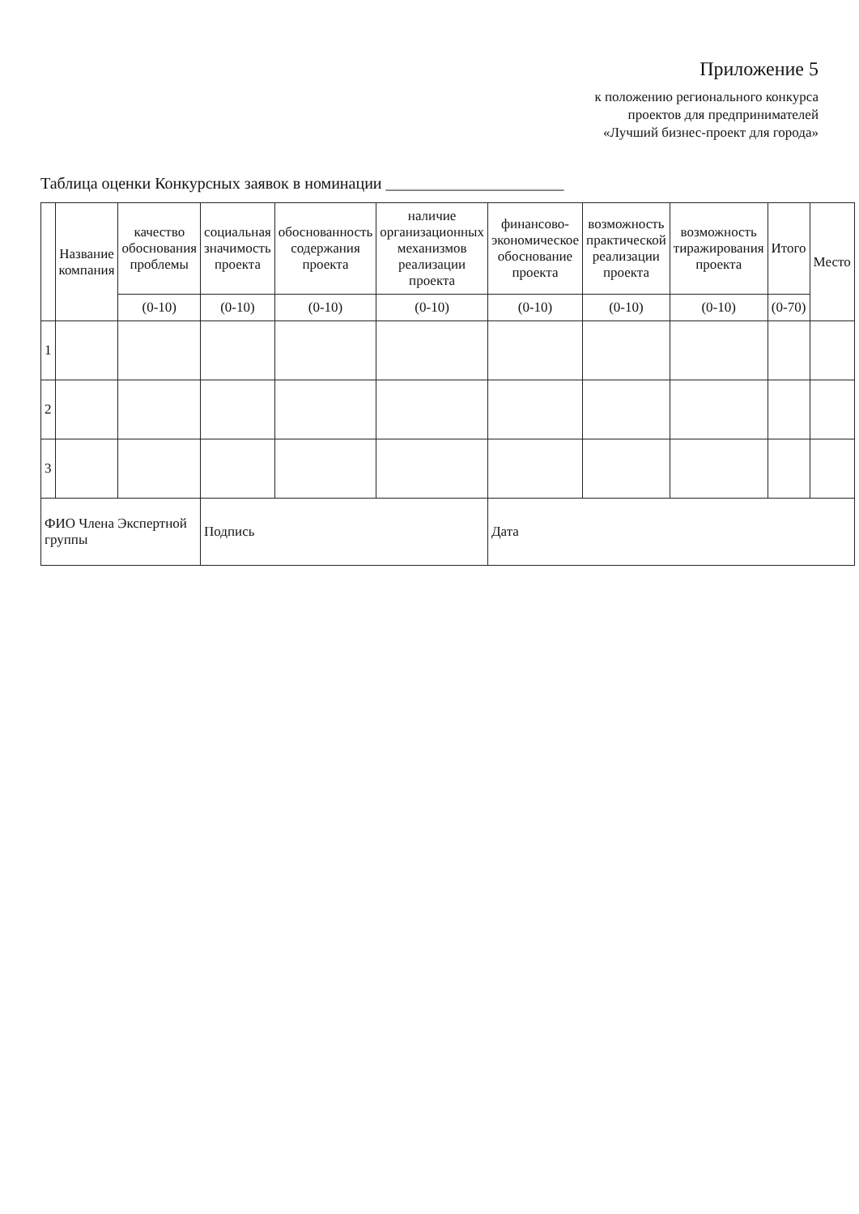Приложение 5
к положению регионального конкурса
проектов для предпринимателей
«Лучший бизнес-проект для города»
Таблица оценки Конкурсных заявок в номинации ______________________
| | Название компания | качество обоснования проблемы | социальная значимость проекта | обоснованность содержания проекта | наличие организационных механизмов реализации проекта | финансово-экономическое обоснование проекта | возможность практической реализации проекта | возможность тиражирования проекта | Итого | Место |
| --- | --- | --- | --- | --- | --- | --- | --- | --- | --- | --- |
| | | (0-10) | (0-10) | (0-10) | (0-10) | (0-10) | (0-10) | (0-10) | (0-70) | |
| 1 | | | | | | | | | | |
| 2 | | | | | | | | | | |
| 3 | | | | | | | | | | |
| ФИО Члена Экспертной группы | | | Подпись | | | Дата | | | | |